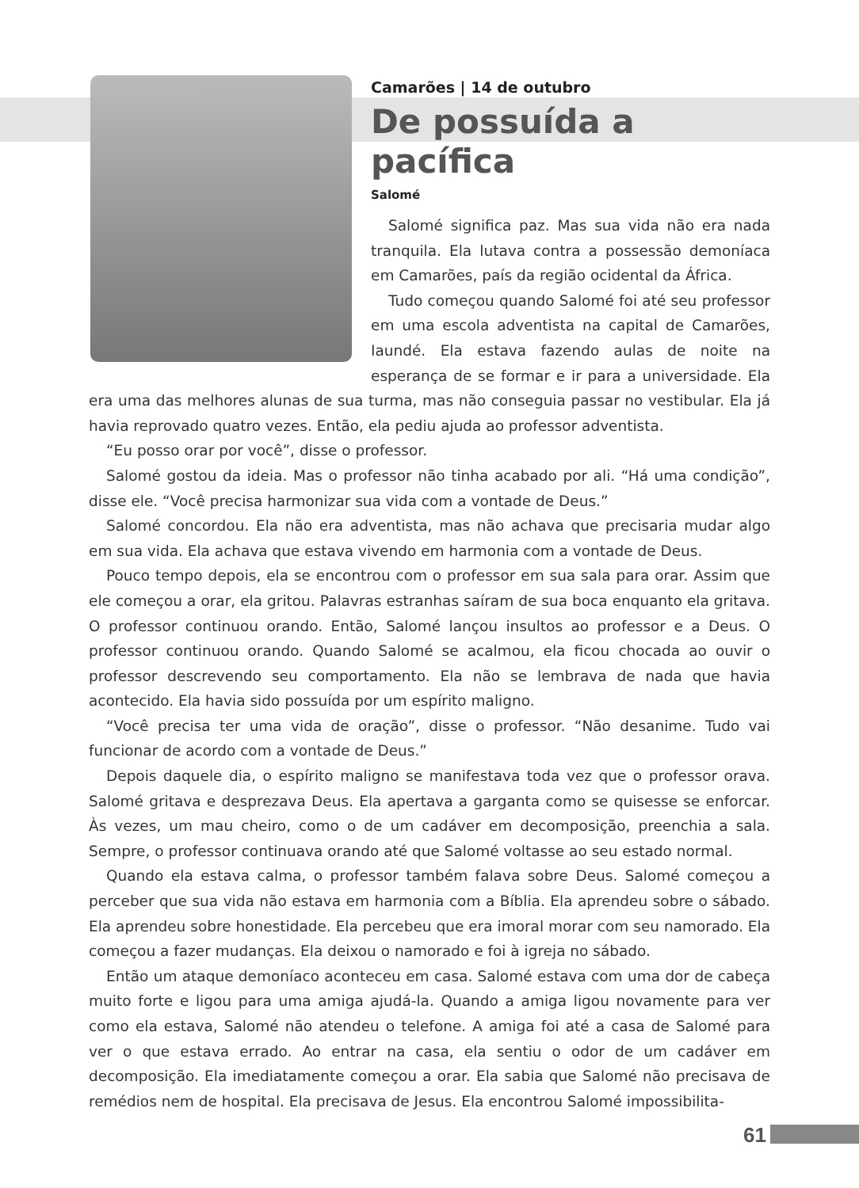Camarões | 14 de outubro
De possuída a pacífica
Salomé
Salomé significa paz. Mas sua vida não era nada tranquila. Ela lutava contra a possessão demoníaca em Camarões, país da região ocidental da África.
Tudo começou quando Salomé foi até seu professor em uma escola adventista na capital de Camarões, Iaundé. Ela estava fazendo aulas de noite na esperança de se formar e ir para a universidade. Ela era uma das melhores alunas de sua turma, mas não conseguia passar no vestibular. Ela já havia reprovado quatro vezes. Então, ela pediu ajuda ao professor adventista.
“Eu posso orar por você”, disse o professor.
Salomé gostou da ideia. Mas o professor não tinha acabado por ali. “Há uma condição”, disse ele. “Você precisa harmonizar sua vida com a vontade de Deus.”
Salomé concordou. Ela não era adventista, mas não achava que precisaria mudar algo em sua vida. Ela achava que estava vivendo em harmonia com a vontade de Deus.
Pouco tempo depois, ela se encontrou com o professor em sua sala para orar. Assim que ele começou a orar, ela gritou. Palavras estranhas saíram de sua boca enquanto ela gritava. O professor continuou orando. Então, Salomé lançou insultos ao professor e a Deus. O professor continuou orando. Quando Salomé se acalmou, ela ficou chocada ao ouvir o professor descrevendo seu comportamento. Ela não se lembrava de nada que havia acontecido. Ela havia sido possuída por um espírito maligno.
“Você precisa ter uma vida de oração”, disse o professor. “Não desanime. Tudo vai funcionar de acordo com a vontade de Deus.”
Depois daquele dia, o espírito maligno se manifestava toda vez que o professor orava. Salomé gritava e desprezava Deus. Ela apertava a garganta como se quisesse se enforcar. Às vezes, um mau cheiro, como o de um cadáver em decomposição, preenchia a sala. Sempre, o professor continuava orando até que Salomé voltasse ao seu estado normal.
Quando ela estava calma, o professor também falava sobre Deus. Salomé começou a perceber que sua vida não estava em harmonia com a Bíblia. Ela aprendeu sobre o sábado. Ela aprendeu sobre honestidade. Ela percebeu que era imoral morar com seu namorado. Ela começou a fazer mudanças. Ela deixou o namorado e foi à igreja no sábado.
Então um ataque demoníaco aconteceu em casa. Salomé estava com uma dor de cabeça muito forte e ligou para uma amiga ajudá-la. Quando a amiga ligou novamente para ver como ela estava, Salomé não atendeu o telefone. A amiga foi até a casa de Salomé para ver o que estava errado. Ao entrar na casa, ela sentiu o odor de um cadáver em decomposição. Ela imediatamente começou a orar. Ela sabia que Salomé não precisava de remédios nem de hospital. Ela precisava de Jesus. Ela encontrou Salomé impossibilita-
61